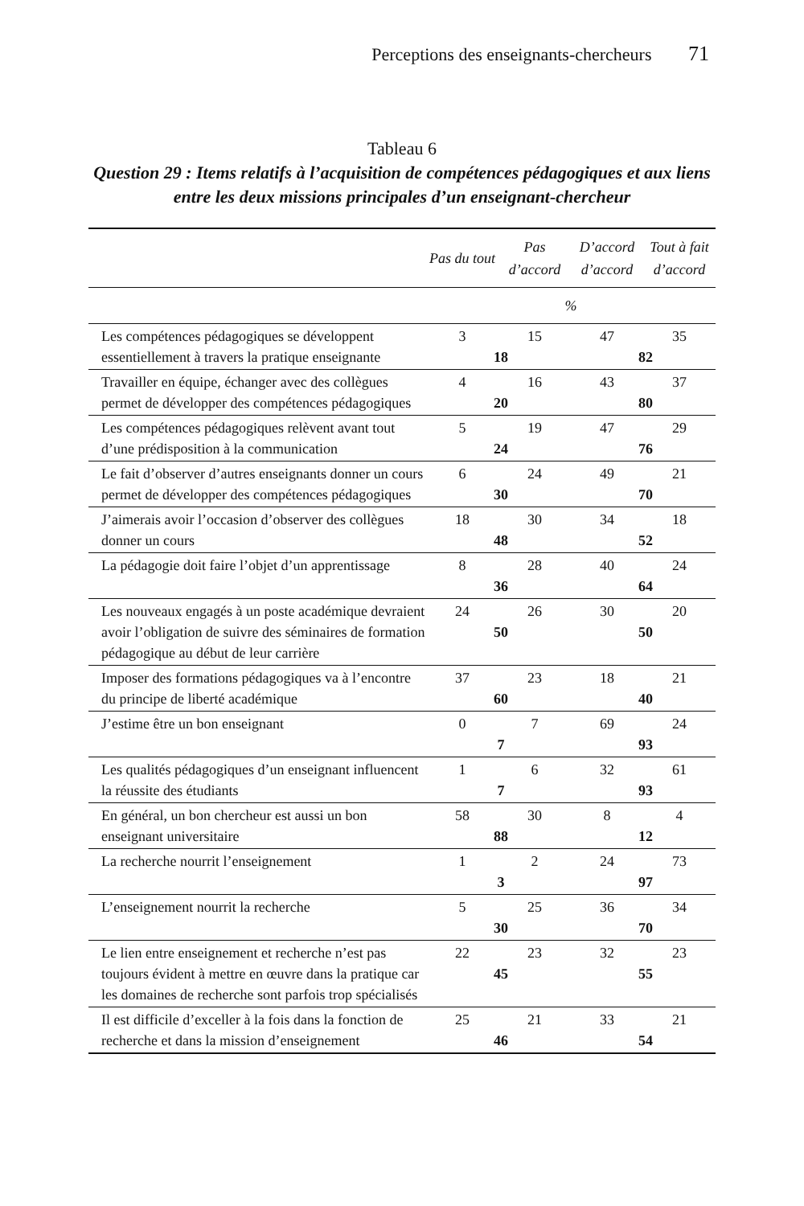Perceptions des enseignants-chercheurs 71
Tableau 6
Question 29 : Items relatifs à l’acquisition de compétences pédagogiques et aux liens entre les deux missions principales d’un enseignant-chercheur
| | Pas du tout | Pas d’accord | D’accord d’accord | Tout à fait d’accord |
| --- | --- | --- | --- | --- |
| | % | | | |
| Les compétences pédagogiques se développent essentiellement à travers la pratique enseignante | 3 18 | 15 | 47 82 | 35 |
| Travailler en équipe, échanger avec des collègues permet de développer des compétences pédagogiques | 4 20 | 16 | 43 80 | 37 |
| Les compétences pédagogiques relèvent avant tout d’une prédisposition à la communication | 5 24 | 19 | 47 76 | 29 |
| Le fait d’observer d’autres enseignants donner un cours permet de développer des compétences pédagogiques | 6 30 | 24 | 49 70 | 21 |
| J’aimerais avoir l’occasion d’observer des collègues donner un cours | 18 48 | 30 | 34 52 | 18 |
| La pédagogie doit faire l’objet d’un apprentissage | 8 36 | 28 | 40 64 | 24 |
| Les nouveaux engagés à un poste académique devraient avoir l’obligation de suivre des séminaires de formation pédagogique au début de leur carrière | 24 50 | 26 | 30 50 | 20 |
| Imposer des formations pédagogiques va à l’encontre du principe de liberté académique | 37 60 | 23 | 18 40 | 21 |
| J’estime être un bon enseignant | 0 7 | 7 | 69 93 | 24 |
| Les qualités pédagogiques d’un enseignant influencent la réussite des étudiants | 1 7 | 6 | 32 93 | 61 |
| En général, un bon chercheur est aussi un bon enseignant universitaire | 58 88 | 30 | 8 12 | 4 |
| La recherche nourrit l’enseignement | 1 3 | 2 | 24 97 | 73 |
| L’enseignement nourrit la recherche | 5 30 | 25 | 36 70 | 34 |
| Le lien entre enseignement et recherche n’est pas toujours évident à mettre en œuvre dans la pratique car les domaines de recherche sont parfois trop spécialisés | 22 45 | 23 | 32 55 | 23 |
| Il est difficile d’exceller à la fois dans la fonction de recherche et dans la mission d’enseignement | 25 46 | 21 | 33 54 | 21 |